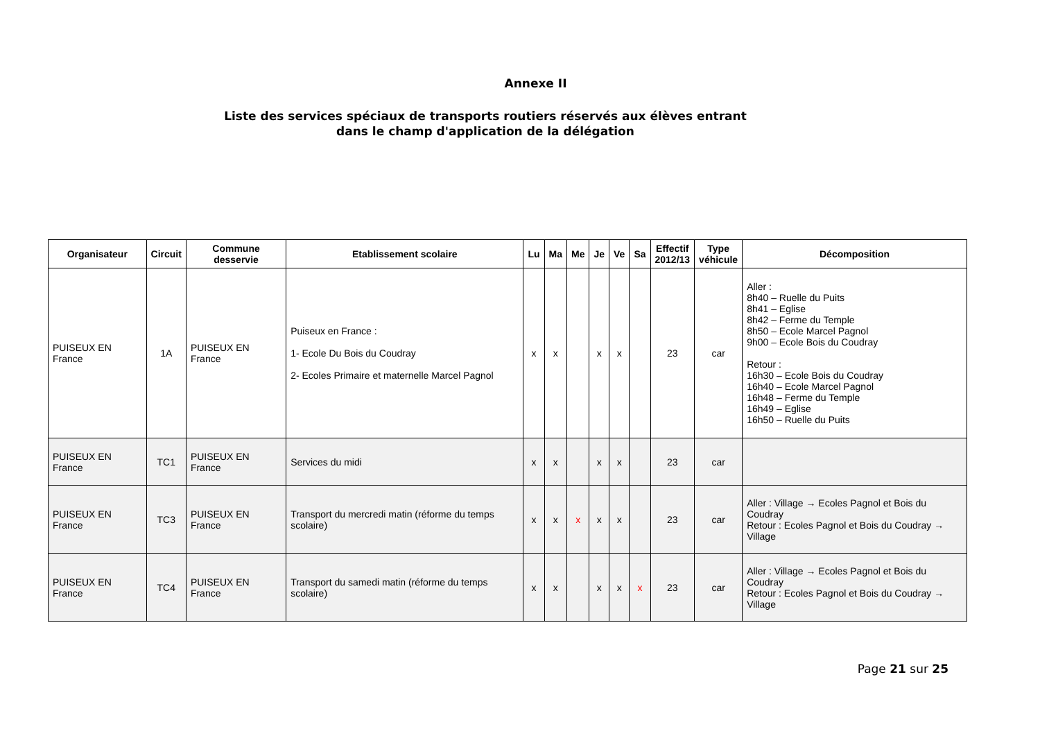Annexe II
Liste des services spéciaux de transports routiers réservés aux élèves entrant
dans le champ d'application de la délégation
| Organisateur | Circuit | Commune desservie | Etablissement scolaire | Lu | Ma | Me | Je | Ve | Sa | Effectif 2012/13 | Type véhicule | Décomposition |
| --- | --- | --- | --- | --- | --- | --- | --- | --- | --- | --- | --- | --- |
| PUISEUX EN France | 1A | PUISEUX EN France | Puiseux en France : 1- Ecole Du Bois du Coudray 2- Ecoles Primaire et maternelle Marcel Pagnol | x | x | | x | x | | 23 | car | Aller : 8h40 – Ruelle du Puits 8h41 – Eglise 8h42 – Ferme du Temple 8h50 – Ecole Marcel Pagnol 9h00 – Ecole Bois du Coudray Retour : 16h30 – Ecole Bois du Coudray 16h40 – Ecole Marcel Pagnol 16h48 – Ferme du Temple 16h49 – Eglise 16h50 – Ruelle du Puits |
| PUISEUX EN France | TC1 | PUISEUX EN France | Services du midi | x | x | | x | x | | 23 | car | |
| PUISEUX EN France | TC3 | PUISEUX EN France | Transport du mercredi matin (réforme du temps scolaire) | x | x | x | x | x | | 23 | car | Aller : Village → Ecoles Pagnol et Bois du Coudray Retour : Ecoles Pagnol et Bois du Coudray → Village |
| PUISEUX EN France | TC4 | PUISEUX EN France | Transport du samedi matin (réforme du temps scolaire) | x | x | | x | x | x | 23 | car | Aller : Village → Ecoles Pagnol et Bois du Coudray Retour : Ecoles Pagnol et Bois du Coudray → Village |
Page 21 sur 25